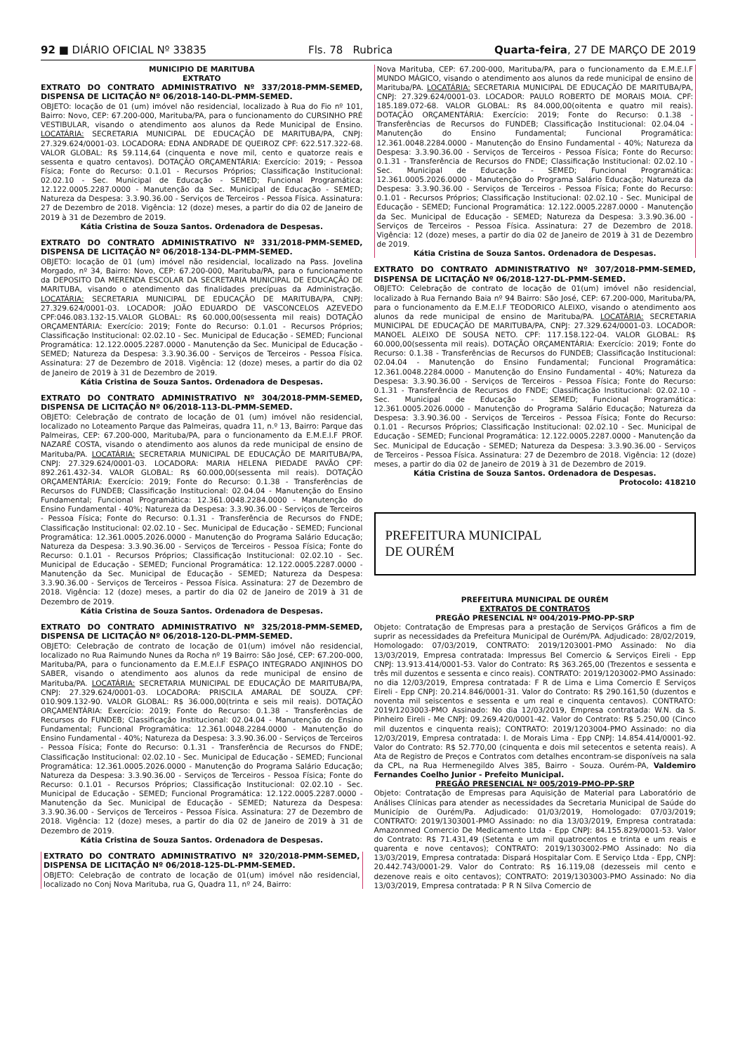92 ■ DIÁRIO OFICIAL Nº 33835 Fls. 78 Rubrica Quarta-feira, 27 DE MARÇO DE 2019
MUNICIPIO DE MARITUBA
EXTRATO
EXTRATO DO CONTRATO ADMINISTRATIVO Nº 337/2018-PMM-SEMED, DISPENSA DE LICITAÇÃO Nº 06/2018-140-DL-PMM-SEMED.
OBJETO: locação de 01 (um) imóvel não residencial, localizado à Rua do Fio nº 101, Bairro: Novo, CEP: 67.200-000, Marituba/PA, para o funcionamento do CURSINHO PRÉ VESTIBULAR, visando o atendimento aos alunos da Rede Municipal de Ensino. LOCATÁRIA: SECRETARIA MUNICIPAL DE EDUCAÇÃO DE MARITUBA/PA, CNPJ: 27.329.624/0001-03. LOCADORA: EDNA ANDRADE DE QUEIROZ CPF: 622.517.322-68. VALOR GLOBAL: R$ 59.114,64 (cinquenta e nove mil, cento e quatorze reais e sessenta e quatro centavos). DOTAÇÃO ORÇAMENTÁRIA: Exercício: 2019; - Pessoa Física; Fonte do Recurso: 0.1.01 - Recursos Próprios; Classificação Institucional: 02.02.10 - Sec. Municipal de Educação - SEMED; Funcional Programática: 12.122.0005.2287.0000 - Manutenção da Sec. Municipal de Educação - SEMED; Natureza da Despesa: 3.3.90.36.00 - Serviços de Terceiros - Pessoa Física. Assinatura: 27 de Dezembro de 2018. Vigência: 12 (doze) meses, a partir do dia 02 de Janeiro de 2019 à 31 de Dezembro de 2019.
Kátia Cristina de Souza Santos. Ordenadora de Despesas.
EXTRATO DO CONTRATO ADMINISTRATIVO Nº 331/2018-PMM-SEMED, DISPENSA DE LICITAÇÃO Nº 06/2018-134-DL-PMM-SEMED.
OBJETO: locação de 01 (um) imóvel não residencial, localizado na Pass. Jovelina Morgado, nº 34, Bairro: Novo, CEP: 67.200-000, Marituba/PA, para o funcionamento da DEPOSITO DA MERENDA ESCOLAR DA SECRETARIA MUNICIPAL DE EDUCAÇÃO DE MARITUBA, visando o atendimento das finalidades precípuas da Administração. LOCATÁRIA: SECRETARIA MUNICIPAL DE EDUCAÇÃO DE MARITUBA/PA, CNPJ: 27.329.624/0001-03. LOCADOR: JOÃO EDUARDO DE VASCONCELOS AZEVEDO CPF:046.083.132-15.VALOR GLOBAL: R$ 60.000,00(sessenta mil reais) DOTAÇÃO ORÇAMENTÁRIA: Exercício: 2019; Fonte do Recurso: 0.1.01 - Recursos Próprios; Classificação Institucional: 02.02.10 - Sec. Municipal de Educação - SEMED; Funcional Programática: 12.122.0005.2287.0000 - Manutenção da Sec. Municipal de Educação - SEMED; Natureza da Despesa: 3.3.90.36.00 - Serviços de Terceiros - Pessoa Física. Assinatura: 27 de Dezembro de 2018. Vigência: 12 (doze) meses, a partir do dia 02 de Janeiro de 2019 à 31 de Dezembro de 2019.
Kátia Cristina de Souza Santos. Ordenadora de Despesas.
EXTRATO DO CONTRATO ADMINISTRATIVO Nº 304/2018-PMM-SEMED, DISPENSA DE LICITAÇÃO Nº 06/2018-113-DL-PMM-SEMED.
OBJETO: Celebração de contrato de locação de 01 (um) imóvel não residencial, localizado no Loteamento Parque das Palmeiras, quadra 11, n.º 13, Bairro: Parque das Palmeiras, CEP: 67.200-000, Marituba/PA, para o funcionamento da E.M.E.I.F PROF. NAZARÉ COSTA, visando o atendimento aos alunos da rede municipal de ensino de Marituba/PA. LOCATÁRIA: SECRETARIA MUNICIPAL DE EDUCAÇÃO DE MARITUBA/PA, CNPJ: 27.329.624/0001-03. LOCADORA: MARIA HELENA PIEDADE PAVÃO CPF: 892.261.432-34. VALOR GLOBAL: R$ 60.000,00(sessenta mil reais). DOTAÇÃO ORÇAMENTÁRIA: Exercício: 2019; Fonte do Recurso: 0.1.38 - Transferências de Recursos do FUNDEB; Classificação Institucional: 02.04.04 - Manutenção do Ensino Fundamental; Funcional Programática: 12.361.0048.2284.0000 - Manutenção do Ensino Fundamental - 40%; Natureza da Despesa: 3.3.90.36.00 - Serviços de Terceiros - Pessoa Física; Fonte do Recurso: 0.1.31 - Transferência de Recursos do FNDE; Classificação Institucional: 02.02.10 - Sec. Municipal de Educação - SEMED; Funcional Programática: 12.361.0005.2026.0000 - Manutenção do Programa Salário Educação; Natureza da Despesa: 3.3.90.36.00 - Serviços de Terceiros - Pessoa Física; Fonte do Recurso: 0.1.01 - Recursos Próprios; Classificação Institucional: 02.02.10 - Sec. Municipal de Educação - SEMED; Funcional Programática: 12.122.0005.2287.0000 - Manutenção da Sec. Municipal de Educação - SEMED; Natureza da Despesa: 3.3.90.36.00 - Serviços de Terceiros - Pessoa Física. Assinatura: 27 de Dezembro de 2018. Vigência: 12 (doze) meses, a partir do dia 02 de Janeiro de 2019 à 31 de Dezembro de 2019.
Kátia Cristina de Souza Santos. Ordenadora de Despesas.
EXTRATO DO CONTRATO ADMINISTRATIVO Nº 325/2018-PMM-SEMED, DISPENSA DE LICITAÇÃO Nº 06/2018-120-DL-PMM-SEMED.
OBJETO: Celebração de contrato de locação de 01(um) imóvel não residencial, localizado no Rua Raimundo Nunes da Rocha nº 19 Bairro: São José, CEP: 67.200-000, Marituba/PA, para o funcionamento da E.M.E.I.F ESPAÇO INTEGRADO ANJINHOS DO SABER, visando o atendimento aos alunos da rede municipal de ensino de Marituba/PA. LOCATÁRIA: SECRETARIA MUNICIPAL DE EDUCAÇÃO DE MARITUBA/PA, CNPJ: 27.329.624/0001-03. LOCADORA: PRISCILA AMARAL DE SOUZA. CPF: 010.909.132-90. VALOR GLOBAL: R$ 36.000,00(trinta e seis mil reais). DOTAÇÃO ORÇAMENTÁRIA: Exercício: 2019; Fonte do Recurso: 0.1.38 - Transferências de Recursos do FUNDEB; Classificação Institucional: 02.04.04 - Manutenção do Ensino Fundamental; Funcional Programática: 12.361.0048.2284.0000 - Manutenção do Ensino Fundamental - 40%; Natureza da Despesa: 3.3.90.36.00 - Serviços de Terceiros - Pessoa Física; Fonte do Recurso: 0.1.31 - Transferência de Recursos do FNDE; Classificação Institucional: 02.02.10 - Sec. Municipal de Educação - SEMED; Funcional Programática: 12.361.0005.2026.0000 - Manutenção do Programa Salário Educação; Natureza da Despesa: 3.3.90.36.00 - Serviços de Terceiros - Pessoa Física; Fonte do Recurso: 0.1.01 - Recursos Próprios; Classificação Institucional: 02.02.10 - Sec. Municipal de Educação - SEMED; Funcional Programática: 12.122.0005.2287.0000 - Manutenção da Sec. Municipal de Educação - SEMED; Natureza da Despesa: 3.3.90.36.00 - Serviços de Terceiros - Pessoa Física. Assinatura: 27 de Dezembro de 2018. Vigência: 12 (doze) meses, a partir do dia 02 de Janeiro de 2019 à 31 de Dezembro de 2019.
Kátia Cristina de Souza Santos. Ordenadora de Despesas.
EXTRATO DO CONTRATO ADMINISTRATIVO Nº 320/2018-PMM-SEMED, DISPENSA DE LICITAÇÃO Nº 06/2018-125-DL-PMM-SEMED.
OBJETO: Celebração de contrato de locação de 01(um) imóvel não residencial, localizado no Conj Nova Marituba, rua G, Quadra 11, nº 24, Bairro:
Nova Marituba, CEP: 67.200-000, Marituba/PA, para o funcionamento da E.M.E.I.F MUNDO MÁGICO, visando o atendimento aos alunos da rede municipal de ensino de Marituba/PA. LOCATÁRIA: SECRETARIA MUNICIPAL DE EDUCAÇÃO DE MARITUBA/PA, CNPJ: 27.329.624/0001-03. LOCADOR: PAULO ROBERTO DE MORAIS MOIA. CPF: 185.189.072-68. VALOR GLOBAL: R$ 84.000,00(oitenta e quatro mil reais). DOTAÇÃO ORÇAMENTÁRIA: Exercício: 2019; Fonte do Recurso: 0.1.38 - Transferências de Recursos do FUNDEB; Classificação Institucional: 02.04.04 - Manutenção do Ensino Fundamental; Funcional Programática: 12.361.0048.2284.0000 - Manutenção do Ensino Fundamental - 40%; Natureza da Despesa: 3.3.90.36.00 - Serviços de Terceiros - Pessoa Física; Fonte do Recurso: 0.1.31 - Transferência de Recursos do FNDE; Classificação Institucional: 02.02.10 - Sec. Municipal de Educação - SEMED; Funcional Programática: 12.361.0005.2026.0000 - Manutenção do Programa Salário Educação; Natureza da Despesa: 3.3.90.36.00 - Serviços de Terceiros - Pessoa Física; Fonte do Recurso: 0.1.01 - Recursos Próprios; Classificação Institucional: 02.02.10 - Sec. Municipal de Educação - SEMED; Funcional Programática: 12.122.0005.2287.0000 - Manutenção da Sec. Municipal de Educação - SEMED; Natureza da Despesa: 3.3.90.36.00 - Serviços de Terceiros - Pessoa Física. Assinatura: 27 de Dezembro de 2018. Vigência: 12 (doze) meses, a partir do dia 02 de Janeiro de 2019 à 31 de Dezembro de 2019.
Kátia Cristina de Souza Santos. Ordenadora de Despesas.
EXTRATO DO CONTRATO ADMINISTRATIVO Nº 307/2018-PMM-SEMED, DISPENSA DE LICITAÇÃO Nº 06/2018-127-DL-PMM-SEMED.
OBJETO: Celebração de contrato de locação de 01(um) imóvel não residencial, localizado à Rua Fernando Baia nº 94 Bairro: São José, CEP: 67.200-000, Marituba/PA, para o funcionamento da E.M.E.I.F TEODORICO ALEIXO, visando o atendimento aos alunos da rede municipal de ensino de Marituba/PA. LOCATÁRIA: SECRETARIA MUNICIPAL DE EDUCAÇÃO DE MARITUBA/PA, CNPJ: 27.329.624/0001-03. LOCADOR: MANOEL ALEIXO DE SOUSA NETO. CPF: 117.158.122-04. VALOR GLOBAL: R$ 60.000,00(sessenta mil reais). DOTAÇÃO ORÇAMENTÁRIA: Exercício: 2019; Fonte do Recurso: 0.1.38 - Transferências de Recursos do FUNDEB; Classificação Institucional: 02.04.04 - Manutenção do Ensino Fundamental; Funcional Programática: 12.361.0048.2284.0000 - Manutenção do Ensino Fundamental - 40%; Natureza da Despesa: 3.3.90.36.00 - Serviços de Terceiros - Pessoa Física; Fonte do Recurso: 0.1.31 - Transferência de Recursos do FNDE; Classificação Institucional: 02.02.10 - Sec. Municipal de Educação - SEMED; Funcional Programática: 12.361.0005.2026.0000 - Manutenção do Programa Salário Educação; Natureza da Despesa: 3.3.90.36.00 - Serviços de Terceiros - Pessoa Física; Fonte do Recurso: 0.1.01 - Recursos Próprios; Classificação Institucional: 02.02.10 - Sec. Municipal de Educação - SEMED; Funcional Programática: 12.122.0005.2287.0000 - Manutenção da Sec. Municipal de Educação - SEMED; Natureza da Despesa: 3.3.90.36.00 - Serviços de Terceiros - Pessoa Física. Assinatura: 27 de Dezembro de 2018. Vigência: 12 (doze) meses, a partir do dia 02 de Janeiro de 2019 à 31 de Dezembro de 2019.
Kátia Cristina de Souza Santos. Ordenadora de Despesas.
Protocolo: 418210
PREFEITURA MUNICIPAL
DE OURÉM
PREFEITURA MUNICIPAL DE OURÉM
EXTRATOS DE CONTRATOS
PREGÃO PRESENCIAL Nº 004/2019-PMO-PP-SRP
Objeto: Contratação de Empresas para a prestação de Serviços Gráficos a fim de suprir as necessidades da Prefeitura Municipal de Ourém/PA. Adjudicado: 28/02/2019, Homologado: 07/03/2019, CONTRATO: 2019/1203001-PMO Assinado: No dia 13/03/2019, Empresa contratada: Impressus Bel Comercio & Serviços Eireli - Epp CNPJ: 13.913.414/0001-53. Valor do Contrato: R$ 363.265,00 (Trezentos e sessenta e três mil duzentos e sessenta e cinco reais). CONTRATO: 2019/1203002-PMO Assinado: no dia 12/03/2019, Empresa contratada: F R de Lima e Lima Comercio E Serviços Eireli - Epp CNPJ: 20.214.846/0001-31. Valor do Contrato: R$ 290.161,50 (duzentos e noventa mil seiscentos e sessenta e um real e cinquenta centavos). CONTRATO: 2019/1203003-PMO Assinado: No dia 12/03/2019, Empresa contratada: W.N. da S. Pinheiro Eireli - Me CNPJ: 09.269.420/0001-42. Valor do Contrato: R$ 5.250,00 (Cinco mil duzentos e cinquenta reais); CONTRATO: 2019/1203004-PMO Assinado: no dia 12/03/2019, Empresa contratada: I. de Morais Lima - Epp CNPJ: 14.854.414/0001-92. Valor do Contrato: R$ 52.770,00 (cinquenta e dois mil setecentos e setenta reais). A Ata de Registro de Preços e Contratos com detalhes encontram-se disponíveis na sala da CPL, na Rua Hermenegildo Alves 385, Bairro - Souza. Ourém-PA, Valdemiro Fernandes Coelho Junior - Prefeito Municipal.
PREGÃO PRESENCIAL Nº 005/2019-PMO-PP-SRP
Objeto: Contratação de Empresas para Aquisição de Material para Laboratório de Análises Clínicas para atender as necessidades da Secretaria Municipal de Saúde do Município de Ourém/Pa. Adjudicado: 01/03/2019, Homologado: 07/03/2019; CONTRATO: 2019/1303001-PMO Assinado: no dia 13/03/2019, Empresa contratada: Amazonmed Comercio De Medicamento Ltda - Epp CNPJ: 84.155.829/0001-53. Valor do Contrato: R$ 71.431,49 (Setenta e um mil quatrocentos e trinta e um reais e quarenta e nove centavos); CONTRATO: 2019/1303002-PMO Assinado: No dia 13/03/2019, Empresa contratada: Dispará Hospitalar Com. E Serviço Ltda - Epp, CNPJ: 20.442.743/0001-29. Valor do Contrato: R$ 16.119,08 (dezesseis mil cento e dezenove reais e oito centavos); CONTRATO: 2019/1303003-PMO Assinado: No dia 13/03/2019, Empresa contratada: P R N Silva Comercio de